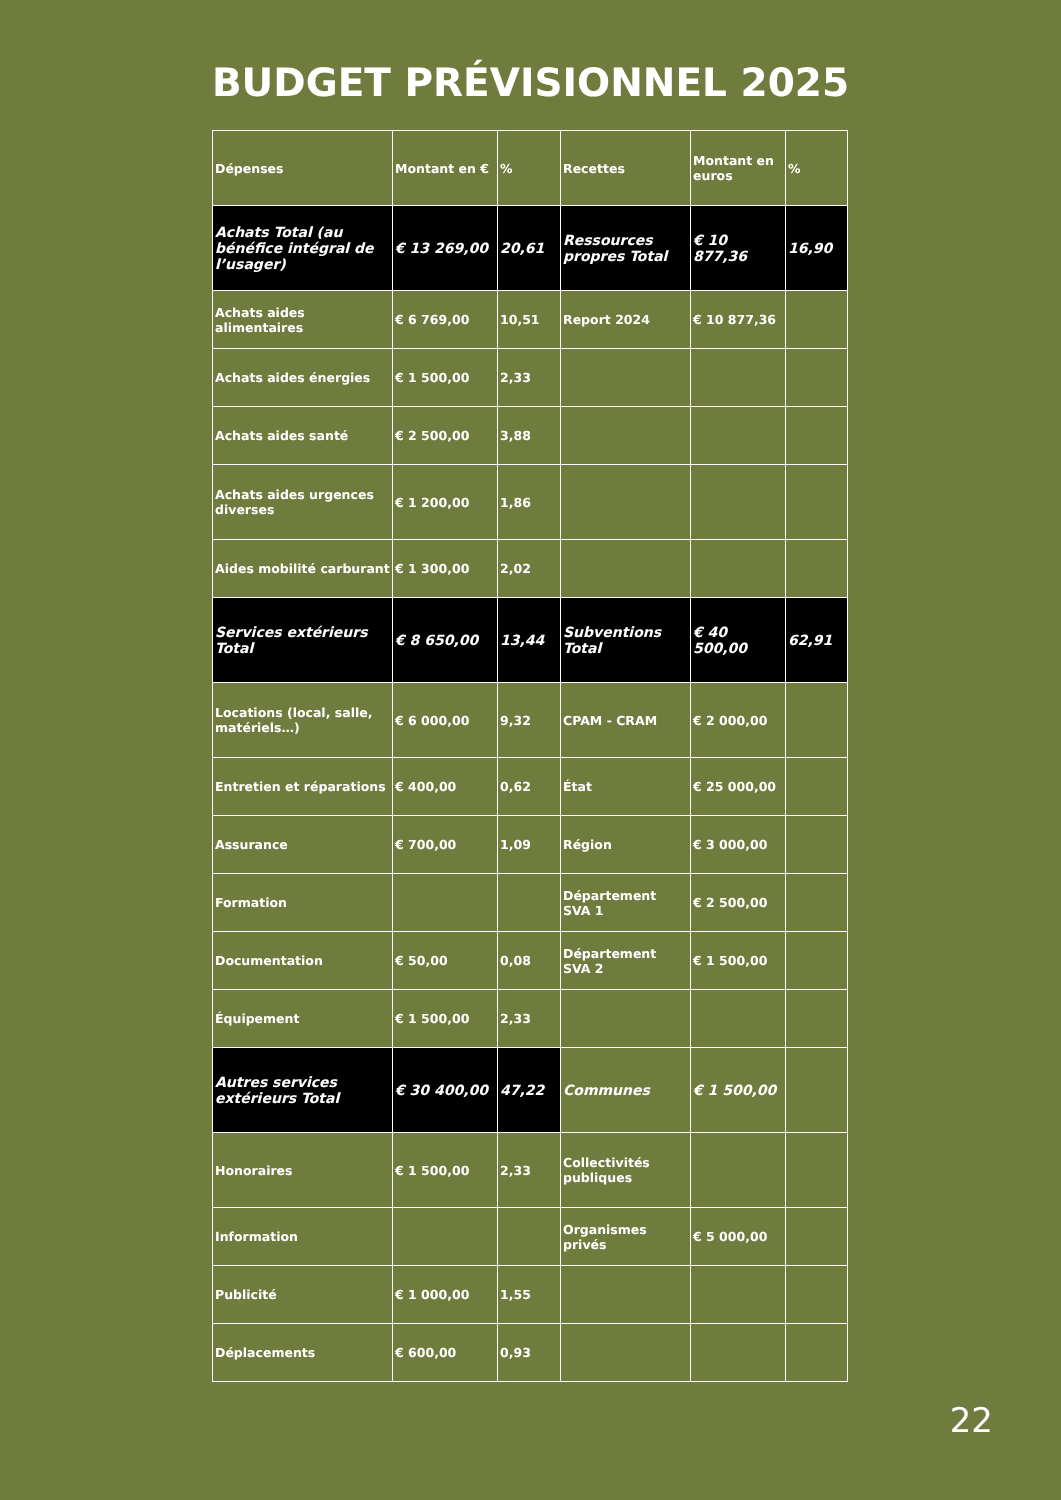BUDGET PRÉVISIONNEL 2025
| Dépenses | Montant en € | % | Recettes | Montant en euros | % |
| --- | --- | --- | --- | --- | --- |
| Achats Total (au bénéfice intégral de l’usager) | € 13 269,00 | 20,61 | Ressources propres Total | € 10 877,36 | 16,90 |
| Achats aides alimentaires | € 6 769,00 | 10,51 | Report 2024 | € 10 877,36 | |
| Achats aides énergies | € 1 500,00 | 2,33 | | | |
| Achats aides santé | € 2 500,00 | 3,88 | | | |
| Achats aides urgences diverses | € 1 200,00 | 1,86 | | | |
| Aides mobilité carburant | € 1 300,00 | 2,02 | | | |
| Services extérieurs Total | € 8 650,00 | 13,44 | Subventions Total | € 40 500,00 | 62,91 |
| Locations (local, salle, matériels…) | € 6 000,00 | 9,32 | CPAM - CRAM | € 2 000,00 | |
| Entretien et réparations | € 400,00 | 0,62 | État | € 25 000,00 | |
| Assurance | € 700,00 | 1,09 | Région | € 3 000,00 | |
| Formation | | | Département SVA 1 | € 2 500,00 | |
| Documentation | € 50,00 | 0,08 | Département SVA 2 | € 1 500,00 | |
| Équipement | € 1 500,00 | 2,33 | | | |
| Autres services extérieurs Total | € 30 400,00 | 47,22 | Communes | € 1 500,00 | |
| Honoraires | € 1 500,00 | 2,33 | Collectivités publiques | | |
| Information | | | Organismes privés | € 5 000,00 | |
| Publicité | € 1 000,00 | 1,55 | | | |
| Déplacements | € 600,00 | 0,93 | | | |
22